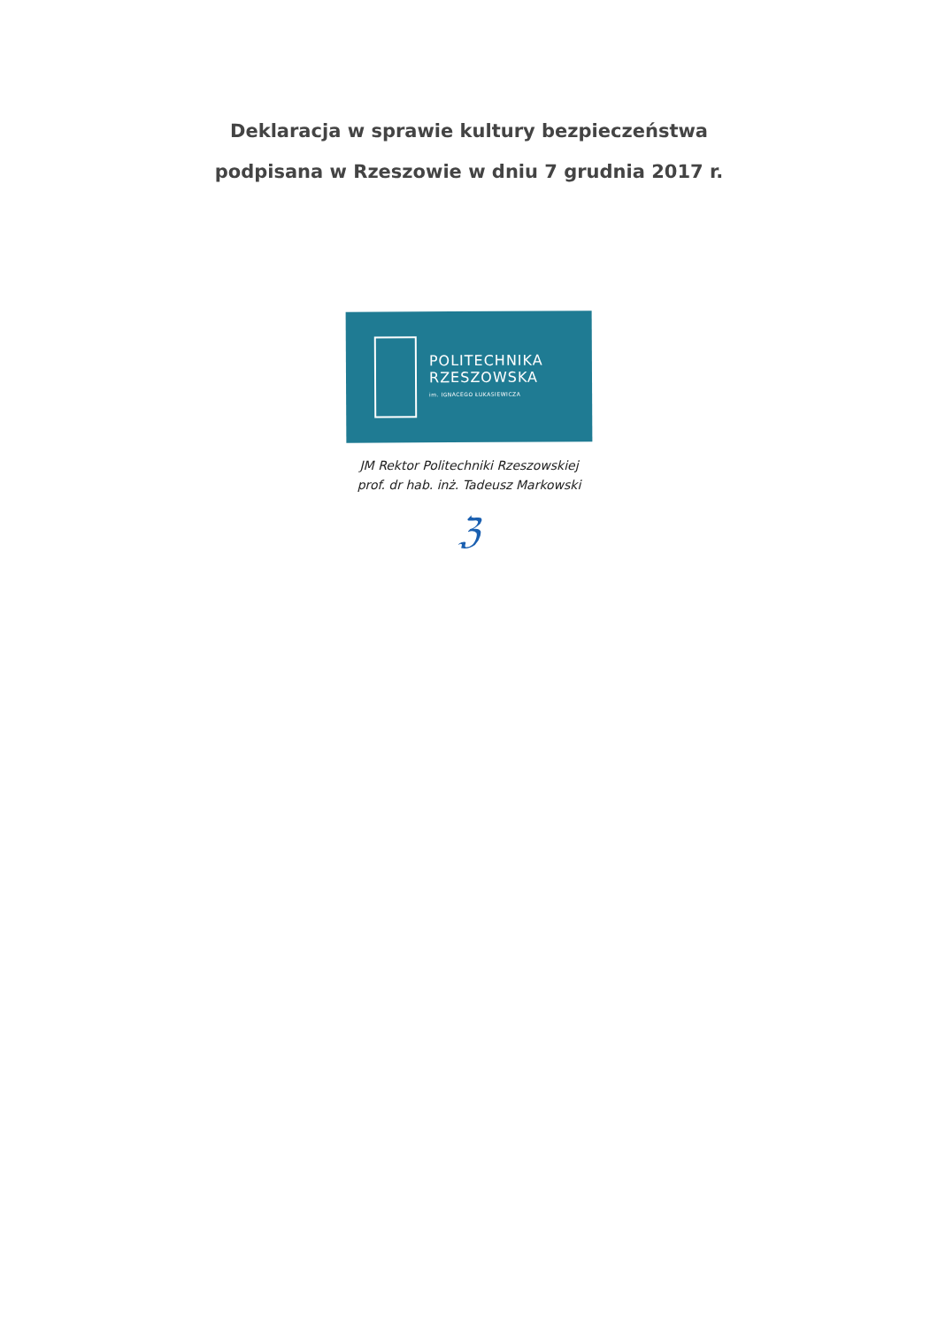Deklaracja w sprawie kultury bezpieczeństwa
podpisana w Rzeszowie w dniu 7 grudnia 2017 r.
POLITECHNIKA
RZESZOWSKA
im. IGNACEGO ŁUKASIEWICZA
JM Rektor Politechniki Rzeszowskiej
prof. dr hab. inż. Tadeusz Markowski
ℨ